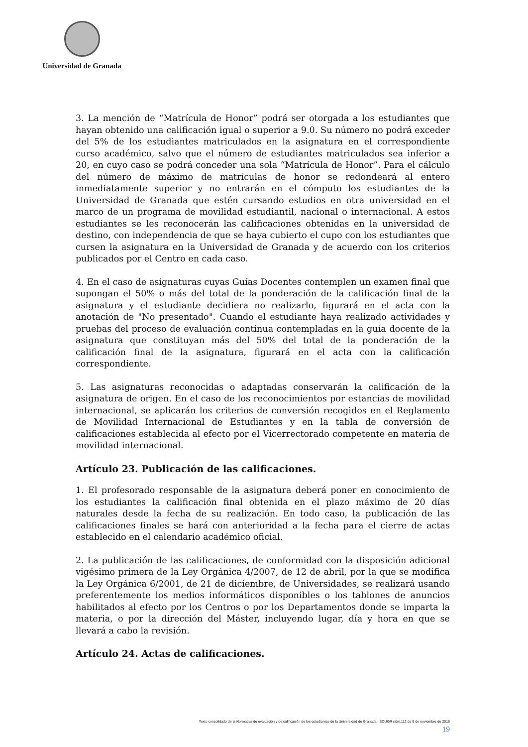Universidad de Granada
3. La mención de “Matrícula de Honor” podrá ser otorgada a los estudiantes que hayan obtenido una calificación igual o superior a 9.0. Su número no podrá exceder del 5% de los estudiantes matriculados en la asignatura en el correspondiente curso académico, salvo que el número de estudiantes matriculados sea inferior a 20, en cuyo caso se podrá conceder una sola “Matrícula de Honor”. Para el cálculo del número de máximo de matrículas de honor se redondeará al entero inmediatamente superior y no entrarán en el cómputo los estudiantes de la Universidad de Granada que estén cursando estudios en otra universidad en el marco de un programa de movilidad estudiantil, nacional o internacional. A estos estudiantes se les reconocerán las calificaciones obtenidas en la universidad de destino, con independencia de que se haya cubierto el cupo con los estudiantes que cursen la asignatura en la Universidad de Granada y de acuerdo con los criterios publicados por el Centro en cada caso.
4. En el caso de asignaturas cuyas Guías Docentes contemplen un examen final que supongan el 50% o más del total de la ponderación de la calificación final de la asignatura y el estudiante decidiera no realizarlo, figurará en el acta con la anotación de "No presentado". Cuando el estudiante haya realizado actividades y pruebas del proceso de evaluación continua contempladas en la guía docente de la asignatura que constituyan más del 50% del total de la ponderación de la calificación final de la asignatura, figurará en el acta con la calificación correspondiente.
5. Las asignaturas reconocidas o adaptadas conservarán la calificación de la asignatura de origen. En el caso de los reconocimientos por estancias de movilidad internacional, se aplicarán los criterios de conversión recogidos en el Reglamento de Movilidad Internacional de Estudiantes y en la tabla de conversión de calificaciones establecida al efecto por el Vicerrectorado competente en materia de movilidad internacional.
Artículo 23. Publicación de las calificaciones.
1. El profesorado responsable de la asignatura deberá poner en conocimiento de los estudiantes la calificación final obtenida en el plazo máximo de 20 días naturales desde la fecha de su realización. En todo caso, la publicación de las calificaciones finales se hará con anterioridad a la fecha para el cierre de actas establecido en el calendario académico oficial.
2. La publicación de las calificaciones, de conformidad con la disposición adicional vigésimo primera de la Ley Orgánica 4/2007, de 12 de abril, por la que se modifica la Ley Orgánica 6/2001, de 21 de diciembre, de Universidades, se realizará usando preferentemente los medios informáticos disponibles o los tablones de anuncios habilitados al efecto por los Centros o por los Departamentos donde se imparta la materia, o por la dirección del Máster, incluyendo lugar, día y hora en que se llevará a cabo la revisión.
Artículo 24. Actas de calificaciones.
Texto consolidado de la Normativa de evaluación y de calificación de los estudiantes de la Universidad de Granada BOUGR núm.112 de 9 de noviembre de 2016
19